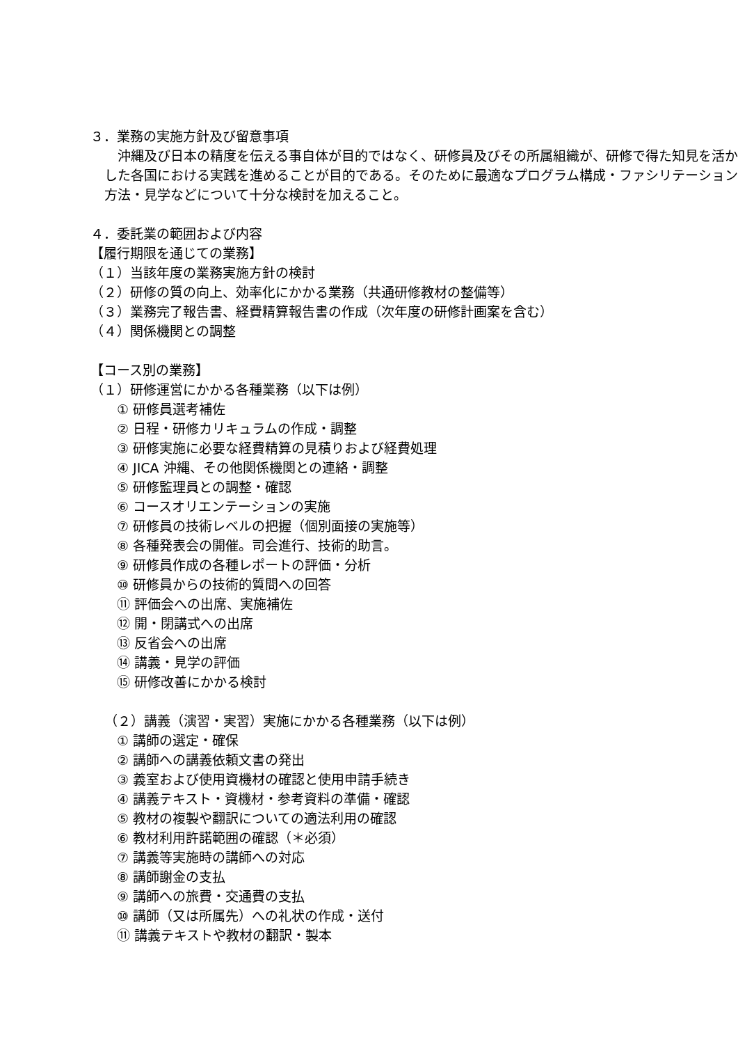３．業務の実施方針及び留意事項
　沖縄及び日本の精度を伝える事自体が目的ではなく、研修員及びその所属組織が、研修で得た知見を活かした各国における実践を進めることが目的である。そのために最適なプログラム構成・ファシリテーション方法・見学などについて十分な検討を加えること。
４．委託業の範囲および内容
【履行期限を通じての業務】
（１）当該年度の業務実施方針の検討
（２）研修の質の向上、効率化にかかる業務（共通研修教材の整備等）
（３）業務完了報告書、経費精算報告書の作成（次年度の研修計画案を含む）
（４）関係機関との調整
【コース別の業務】
（１）研修運営にかかる各種業務（以下は例）
① 研修員選考補佐
② 日程・研修カリキュラムの作成・調整
③ 研修実施に必要な経費精算の見積りおよび経費処理
④ JICA 沖縄、その他関係機関との連絡・調整
⑤ 研修監理員との調整・確認
⑥ コースオリエンテーションの実施
⑦ 研修員の技術レベルの把握（個別面接の実施等）
⑧ 各種発表会の開催。司会進行、技術的助言。
⑨ 研修員作成の各種レポートの評価・分析
⑩ 研修員からの技術的質問への回答
⑪ 評価会への出席、実施補佐
⑫ 開・閉講式への出席
⑬ 反省会への出席
⑭ 講義・見学の評価
⑮ 研修改善にかかる検討
（２）講義（演習・実習）実施にかかる各種業務（以下は例）
① 講師の選定・確保
② 講師への講義依頼文書の発出
③ 義室および使用資機材の確認と使用申請手続き
④ 講義テキスト・資機材・参考資料の準備・確認
⑤ 教材の複製や翻訳についての適法利用の確認
⑥ 教材利用許諾範囲の確認（＊必須）
⑦ 講義等実施時の講師への対応
⑧ 講師謝金の支払
⑨ 講師への旅費・交通費の支払
⑩ 講師（又は所属先）への礼状の作成・送付
⑪ 講義テキストや教材の翻訳・製本